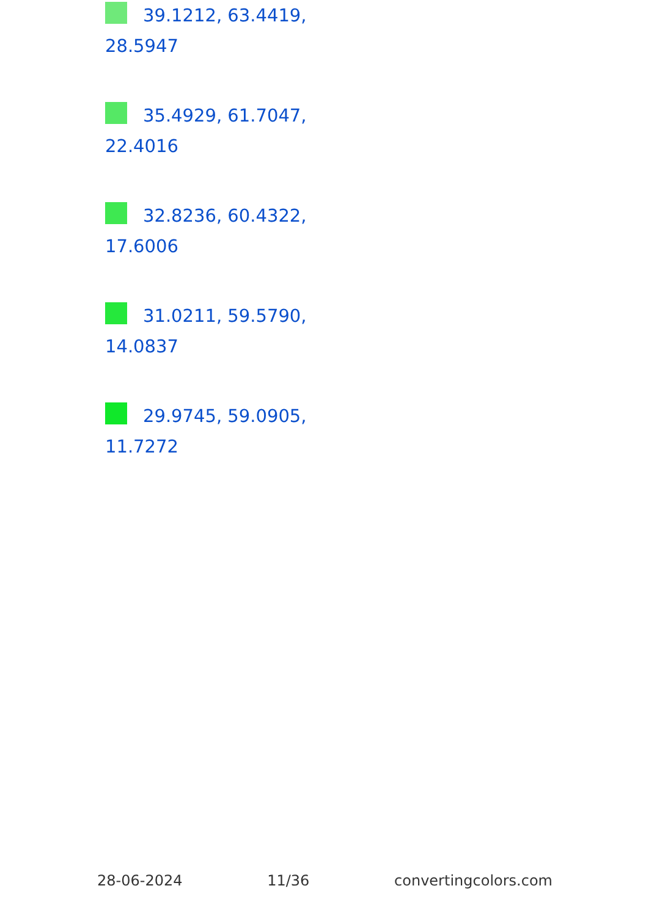39.1212, 63.4419, 28.5947
35.4929, 61.7047, 22.4016
32.8236, 60.4322, 17.6006
31.0211, 59.5790, 14.0837
29.9745, 59.0905, 11.7272
28-06-2024 11/36 convertingcolors.com